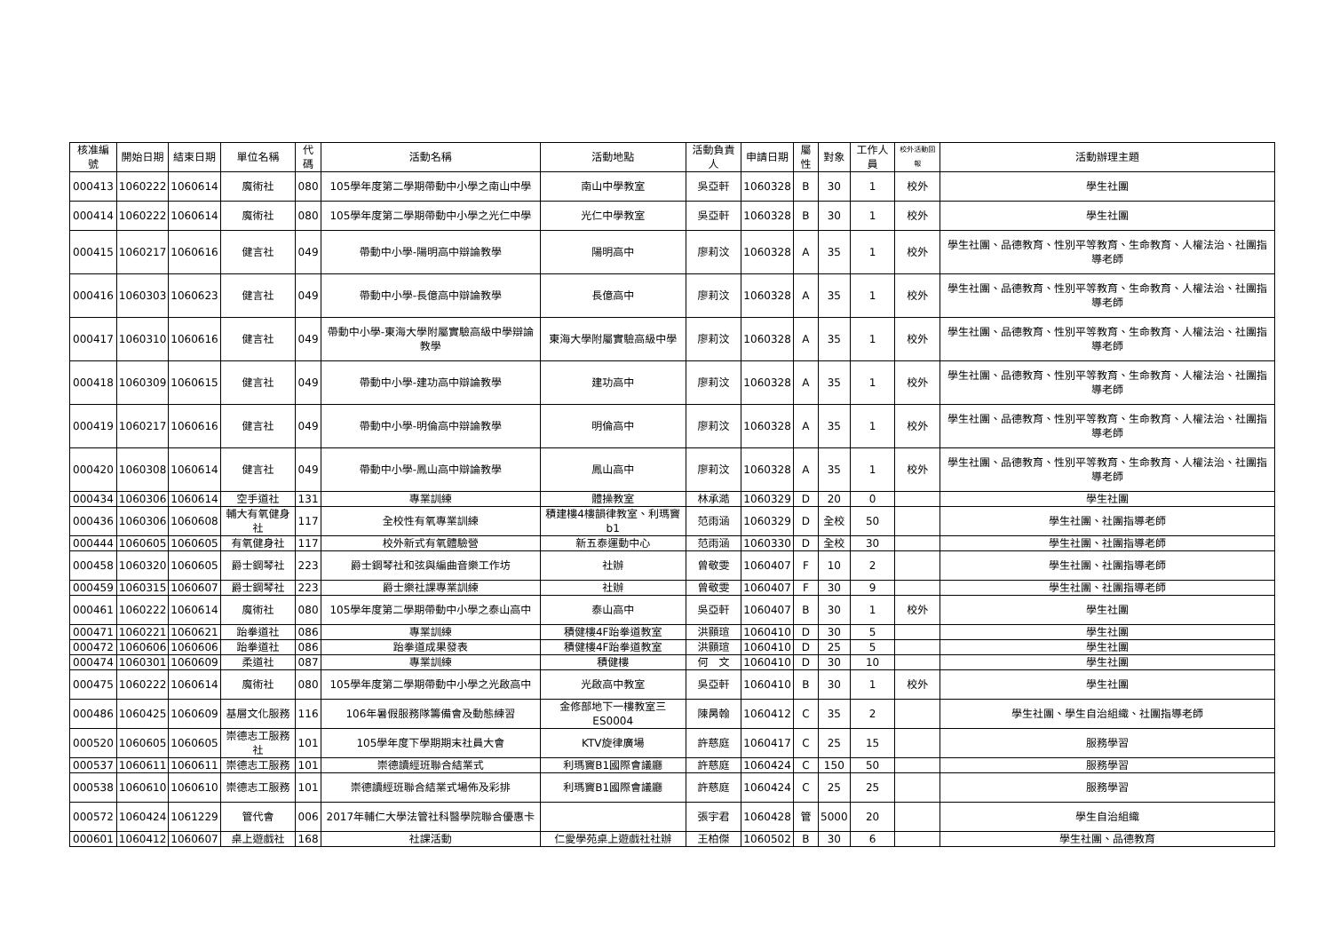| 核准編號 | 開始日期 | 結束日期 | 單位名稱 | 代碼 | 活動名稱 | 活動地點 | 活動負責人 | 申請日期 | 屬性 | 對象 | 工作人員 | 校外活動回報 | 活動辦理主題 |
| --- | --- | --- | --- | --- | --- | --- | --- | --- | --- | --- | --- | --- | --- |
| 000413 | 1060222 | 1060614 | 魔術社 | 080 | 105學年度第二學期帶動中小學之南山中學 | 南山中學教室 | 吳亞軒 | 1060328 | B | 30 | 1 | 校外 | 學生社團 |
| 000414 | 1060222 | 1060614 | 魔術社 | 080 | 105學年度第二學期帶動中小學之光仁中學 | 光仁中學教室 | 吳亞軒 | 1060328 | B | 30 | 1 | 校外 | 學生社團 |
| 000415 | 1060217 | 1060616 | 健言社 | 049 | 帶動中小學-陽明高中辯論教學 | 陽明高中 | 廖莉汶 | 1060328 | A | 35 | 1 | 校外 | 學生社團、品德教育、性別平等教育、生命教育、人權法治、社團指導老師 |
| 000416 | 1060303 | 1060623 | 健言社 | 049 | 帶動中小學-長億高中辯論教學 | 長億高中 | 廖莉汶 | 1060328 | A | 35 | 1 | 校外 | 學生社團、品德教育、性別平等教育、生命教育、人權法治、社團指導老師 |
| 000417 | 1060310 | 1060616 | 健言社 | 049 | 帶動中小學-東海大學附屬實驗高級中學辯論教學 | 東海大學附屬實驗高級中學 | 廖莉汶 | 1060328 | A | 35 | 1 | 校外 | 學生社團、品德教育、性別平等教育、生命教育、人權法治、社團指導老師 |
| 000418 | 1060309 | 1060615 | 健言社 | 049 | 帶動中小學-建功高中辯論教學 | 建功高中 | 廖莉汶 | 1060328 | A | 35 | 1 | 校外 | 學生社團、品德教育、性別平等教育、生命教育、人權法治、社團指導老師 |
| 000419 | 1060217 | 1060616 | 健言社 | 049 | 帶動中小學-明倫高中辯論教學 | 明倫高中 | 廖莉汶 | 1060328 | A | 35 | 1 | 校外 | 學生社團、品德教育、性別平等教育、生命教育、人權法治、社團指導老師 |
| 000420 | 1060308 | 1060614 | 健言社 | 049 | 帶動中小學-鳳山高中辯論教學 | 鳳山高中 | 廖莉汶 | 1060328 | A | 35 | 1 | 校外 | 學生社團、品德教育、性別平等教育、生命教育、人權法治、社團指導老師 |
| 000434 | 1060306 | 1060614 | 空手道社 | 131 | 專業訓練 | 體操教室 | 林承澔 | 1060329 | D | 20 | 0 | | 學生社團 |
| 000436 | 1060306 | 1060608 | 輔大有氧健身社 | 117 | 全校性有氧專業訓練 | 積建樓4樓韻律教室、利瑪竇b1 | 范雨涵 | 1060329 | D | 全校 | 50 | | 學生社團、社團指導老師 |
| 000444 | 1060605 | 1060605 | 有氧健身社 | 117 | 校外新式有氧體驗營 | 新五泰運動中心 | 范雨涵 | 1060330 | D | 全校 | 30 | | 學生社團、社團指導老師 |
| 000458 | 1060320 | 1060605 | 爵士鋼琴社 | 223 | 爵士鋼琴社和弦與編曲音樂工作坊 | 社辦 | 曾敬雯 | 1060407 | F | 10 | 2 | | 學生社團、社團指導老師 |
| 000459 | 1060315 | 1060607 | 爵士鋼琴社 | 223 | 爵士樂社課專業訓練 | 社辦 | 曾敬雯 | 1060407 | F | 30 | 9 | | 學生社團、社團指導老師 |
| 000461 | 1060222 | 1060614 | 魔術社 | 080 | 105學年度第二學期帶動中小學之泰山高中 | 泰山高中 | 吳亞軒 | 1060407 | B | 30 | 1 | 校外 | 學生社團 |
| 000471 | 1060221 | 1060621 | 跆拳道社 | 086 | 專業訓練 | 積健樓4F跆拳道教室 | 洪顥瑄 | 1060410 | D | 30 | 5 | | 學生社團 |
| 000472 | 1060606 | 1060606 | 跆拳道社 | 086 | 跆拳道成果發表 | 積健樓4F跆拳道教室 | 洪顥瑄 | 1060410 | D | 25 | 5 | | 學生社團 |
| 000474 | 1060301 | 1060609 | 柔道社 | 087 | 專業訓練 | 積健樓 | 何 文 | 1060410 | D | 30 | 10 | | 學生社團 |
| 000475 | 1060222 | 1060614 | 魔術社 | 080 | 105學年度第二學期帶動中小學之光啟高中 | 光啟高中教室 | 吳亞軒 | 1060410 | B | 30 | 1 | 校外 | 學生社團 |
| 000486 | 1060425 | 1060609 | 基層文化服務 | 116 | 106年暑假服務隊籌備會及動態練習 | 金修部地下一樓教室三ES0004 | 陳昺翰 | 1060412 | C | 35 | 2 | | 學生社團、學生自治組織、社團指導老師 |
| 000520 | 1060605 | 1060605 | 崇德志工服務社 | 101 | 105學年度下學期期末社員大會 | KTV旋律廣場 | 許慈庭 | 1060417 | C | 25 | 15 | | 服務學習 |
| 000537 | 1060611 | 1060611 | 崇德志工服務 | 101 | 崇德讀經班聯合結業式 | 利瑪竇B1國際會議廳 | 許慈庭 | 1060424 | C | 150 | 50 | | 服務學習 |
| 000538 | 1060610 | 1060610 | 崇德志工服務 | 101 | 崇德讀經班聯合結業式場佈及彩排 | 利瑪竇B1國際會議廳 | 許慈庭 | 1060424 | C | 25 | 25 | | 服務學習 |
| 000572 | 1060424 | 1061229 | 管代會 | 006 | 2017年輔仁大學法管社科醫學院聯合優惠卡 | | 張宇君 | 1060428 | 管 | 5000 | 20 | | 學生自治組織 |
| 000601 | 1060412 | 1060607 | 桌上遊戲社 | 168 | 社課活動 | 仁愛學苑桌上遊戲社社辦 | 王柏傑 | 1060502 | B | 30 | 6 | | 學生社團、品德教育 |